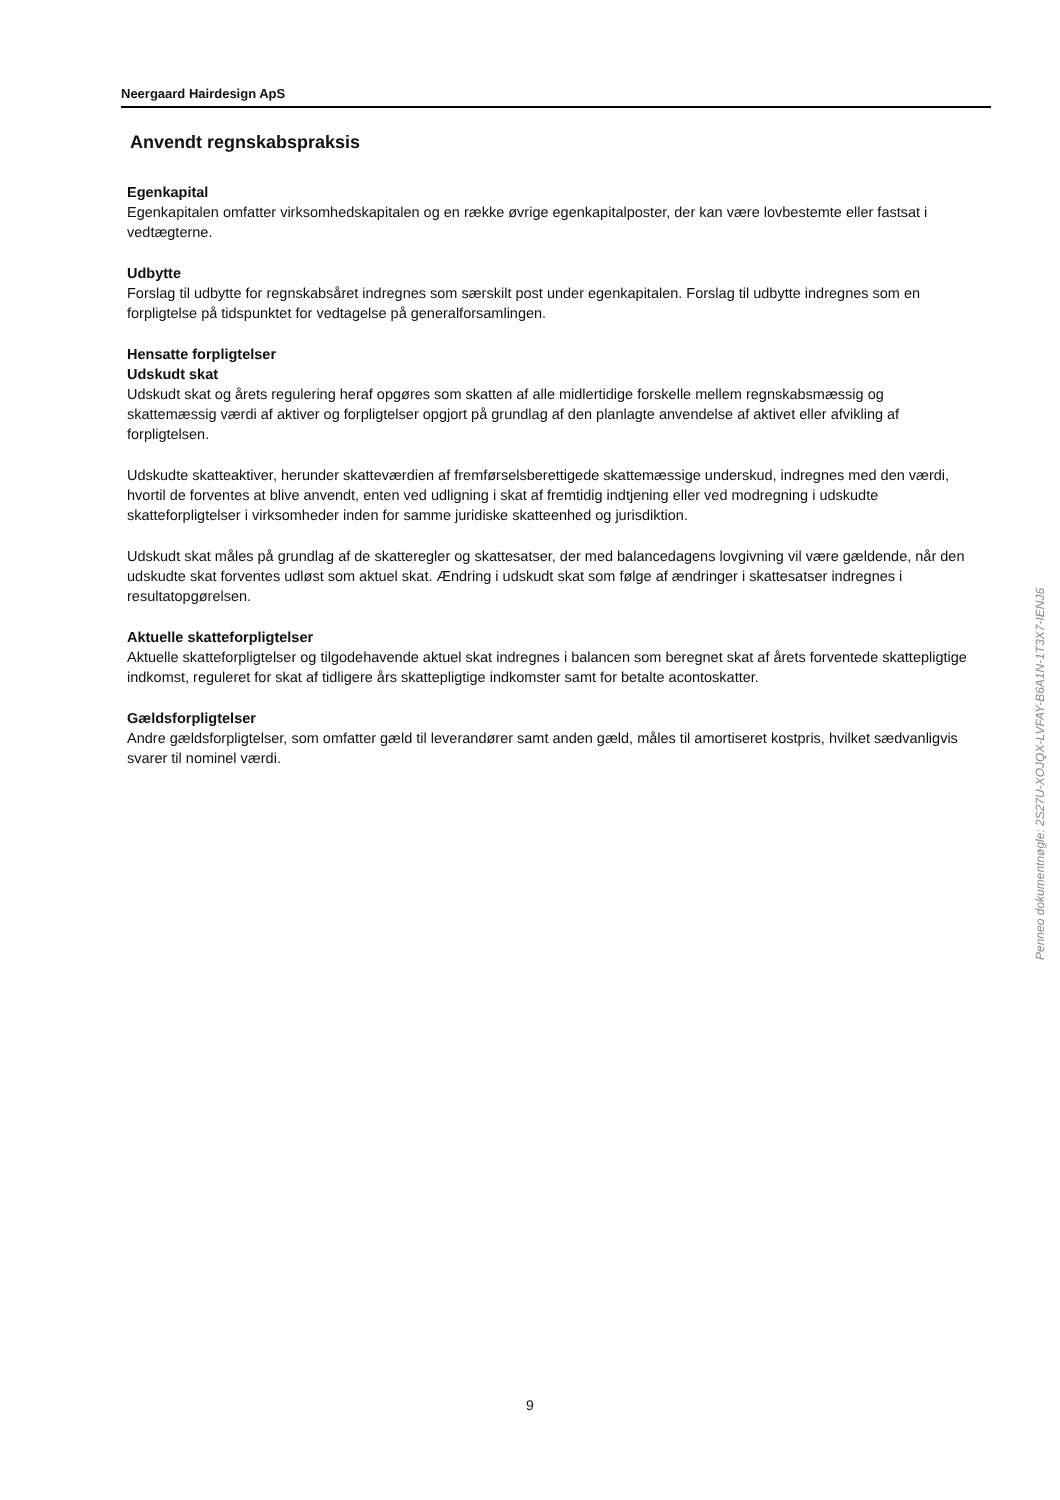Neergaard Hairdesign ApS
Anvendt regnskabspraksis
Egenkapital
Egenkapitalen omfatter virksomhedskapitalen og en række øvrige egenkapitalposter, der kan være lovbestemte eller fastsat i vedtægterne.
Udbytte
Forslag til udbytte for regnskabsåret indregnes som særskilt post under egenkapitalen. Forslag til udbytte indregnes som en forpligtelse på tidspunktet for vedtagelse på generalforsamlingen.
Hensatte forpligtelser
Udskudt skat
Udskudt skat og årets regulering heraf opgøres som skatten af alle midlertidige forskelle mellem regnskabsmæssig og skattemæssig værdi af aktiver og forpligtelser opgjort på grundlag af den planlagte anvendelse af aktivet eller afvikling af forpligtelsen.
Udskudte skatteaktiver, herunder skatteværdien af fremførselsberettigede skattemæssige underskud, indregnes med den værdi, hvortil de forventes at blive anvendt, enten ved udligning i skat af fremtidig indtjening eller ved modregning i udskudte skatteforpligtelser i virksomheder inden for samme juridiske skatteenhed og jurisdiktion.
Udskudt skat måles på grundlag af de skatteregler og skattesatser, der med balancedagens lovgivning vil være gældende, når den udskudte skat forventes udløst som aktuel skat. Ændring i udskudt skat som følge af ændringer i skattesatser indregnes i resultatopgørelsen.
Aktuelle skatteforpligtelser
Aktuelle skatteforpligtelser og tilgodehavende aktuel skat indregnes i balancen som beregnet skat af årets forventede skattepligtige indkomst, reguleret for skat af tidligere års skattepligtige indkomster samt for betalte acontoskatter.
Gældsforpligtelser
Andre gældsforpligtelser, som omfatter gæld til leverandører samt anden gæld, måles til amortiseret kostpris, hvilket sædvanligvis svarer til nominel værdi.
Penneo dokumentnøgle: 2S27U-XOJQX-LVFAY-B6A1N-1T3X7-IENJ6
9